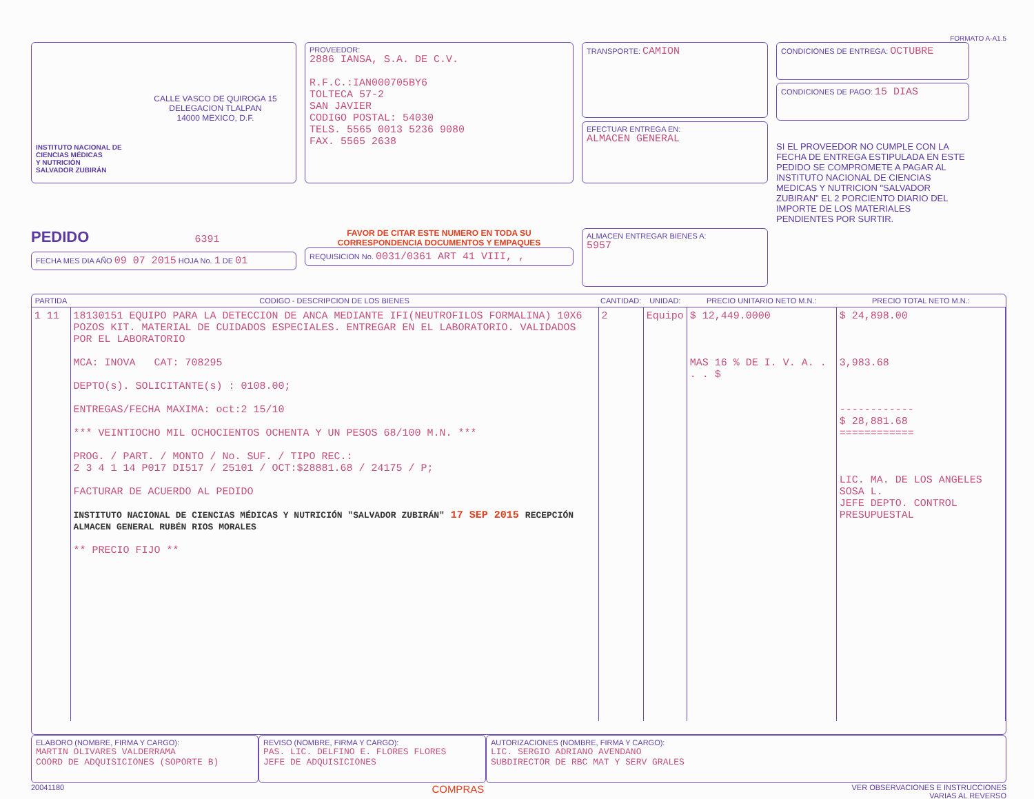FORMATO A-A1.5
CALLE VASCO DE QUIROGA 15
DELEGACION TLALPAN
14000 MEXICO, D.F.
INSTITUTO NACIONAL DE
CIENCIAS MÉDICAS
Y NUTRICIÓN
SALVADOR ZUBIRÁN
PROVEEDOR:
2886 IANSA, S.A. DE C.V.
R.F.C.:IAN000705BY6
TOLTECA 57-2
SAN JAVIER
CODIGO POSTAL: 54030
TELS. 5565 0013 5236 9080
FAX. 5565 2638
TRANSPORTE: CAMION
EFECTUAR ENTREGA EN:
ALMACEN GENERAL
CONDICIONES DE ENTREGA: OCTUBRE
CONDICIONES DE PAGO: 15 DIAS
SI EL PROVEEDOR NO CUMPLE CON LA FECHA DE ENTREGA ESTIPULADA EN ESTE PEDIDO SE COMPROMETE A PAGAR AL INSTITUTO NACIONAL DE CIENCIAS MEDICAS Y NUTRICION "SALVADOR ZUBIRAN" EL 2 PORCIENTO DIARIO DEL IMPORTE DE LOS MATERIALES PENDIENTES POR SURTIR.
PEDIDO 6391
FECHA MES DIA AÑO 09 07 2015 HOJA No. 1 DE 01
FAVOR DE CITAR ESTE NUMERO EN TODA SU CORRESPONDENCIA DOCUMENTOS Y EMPAQUES
REQUISICION No. 0031/0361 ART 41 VIII, ,
ALMACEN ENTREGAR BIENES A:
5957
| PARTIDA | CODIGO - DESCRIPCION DE LOS BIENES | CANTIDAD: | UNIDAD: | PRECIO UNITARIO NETO M.N.: | PRECIO TOTAL NETO M.N.: |
| --- | --- | --- | --- | --- | --- |
| 1 11 | 18130151 EQUIPO PARA LA DETECCION DE ANCA MEDIANTE IFI(NEUTROFILOS FORMALINA) 10X6 POZOS KIT. MATERIAL DE CUIDADOS ESPECIALES. ENTREGAR EN EL LABORATORIO. VALIDADOS POR EL LABORATORIO MCA: INOVA CAT: 708295 DEPTO(s). SOLICITANTE(s) : 0108.00; ENTREGAS/FECHA MAXIMA: oct:2 15/10 *** VEINTIOCHO MIL OCHOCIENTOS OCHENTA Y UN PESOS 68/100 M.N. *** PROG. / PART. / MONTO / No. SUF. / TIPO REC.: 2 3 4 1 14 P017 DI517 / 25101 / OCT:$28881.68 / 24175 / P; FACTURAR DE ACUERDO AL PEDIDO INSTITUTO NACIONAL DE CIENCIAS MÉDICAS Y NUTRICIÓN "SALVADOR ZUBIRÁN" 17 SEP 2015 RECEPCIÓN ALMACEN GENERAL RUBÉN RIOS MORALES ** PRECIO FIJO ** | 2 | Equipo | $ 12,449.0000 MAS 16 % DE I. V. A. . . . $ | $ 24,898.00 3,983.68 ------------ $ 28,881.68 ============ LIC. MA. DE LOS ANGELES SOSA L. JEFE DEPTO. CONTROL PRESUPUESTAL |
ELABORO (NOMBRE, FIRMA Y CARGO):
MARTIN OLIVARES VALDERRAMA
COORD DE ADQUISICIONES (SOPORTE B)
REVISO (NOMBRE, FIRMA Y CARGO):
PAS. LIC. DELFINO E. FLORES FLORES
JEFE DE ADQUISICIONES
AUTORIZACIONES (NOMBRE, FIRMA Y CARGO):
LIC. SERGIO ADRIANO AVENDANO
SUBDIRECTOR DE RBC MAT Y SERV GRALES
20041180 COMPRAS VER OBSERVACIONES E INSTRUCCIONES
VARIAS AL REVERSO